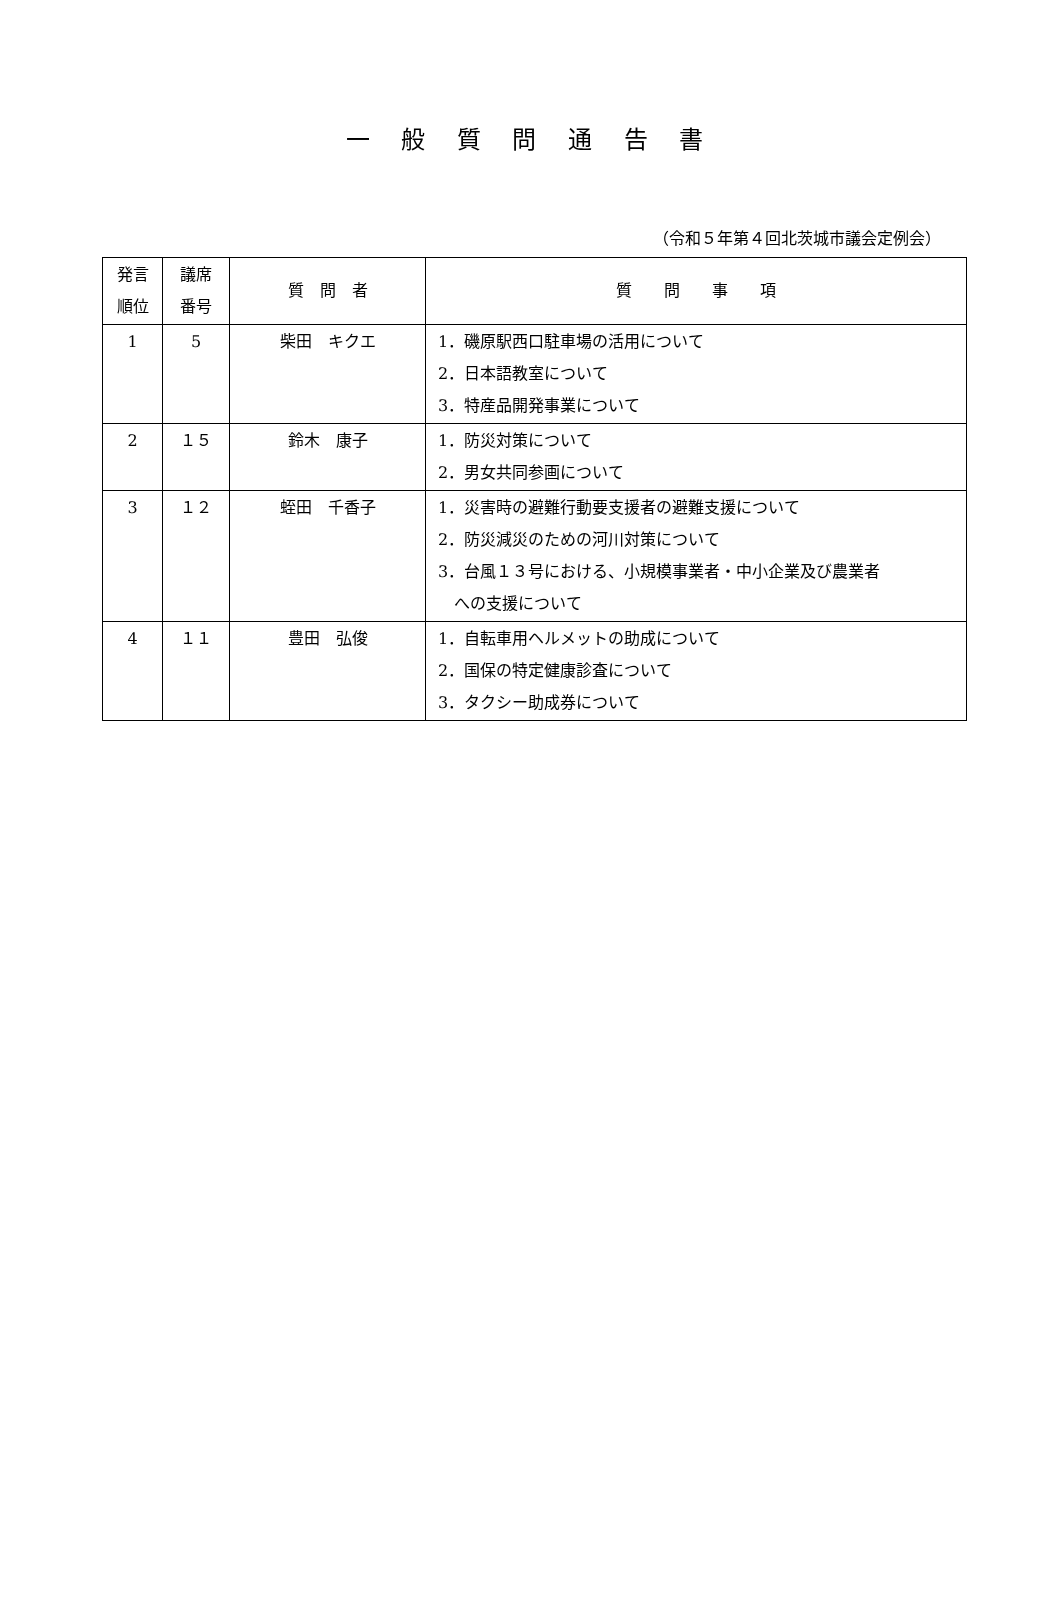一 般 質 問 通 告 書
（令和５年第４回北茨城市議会定例会）
| 発言 順位 | 議席 番号 | 質 問 者 | 質 問 事 項 |
| --- | --- | --- | --- |
| 1 | 5 | 柴田 キクエ | 1．磯原駅西口駐車場の活用について 2．日本語教室について 3．特産品開発事業について |
| 2 | １５ | 鈴木 康子 | 1．防災対策について 2．男女共同参画について |
| 3 | １２ | 蛭田 千香子 | 1．災害時の避難行動要支援者の避難支援について 2．防災減災のための河川対策について 3．台風１３号における、小規模事業者・中小企業及び農業者 への支援について |
| 4 | １１ | 豊田 弘俊 | 1．自転車用ヘルメットの助成について 2．国保の特定健康診査について 3．タクシー助成券について |